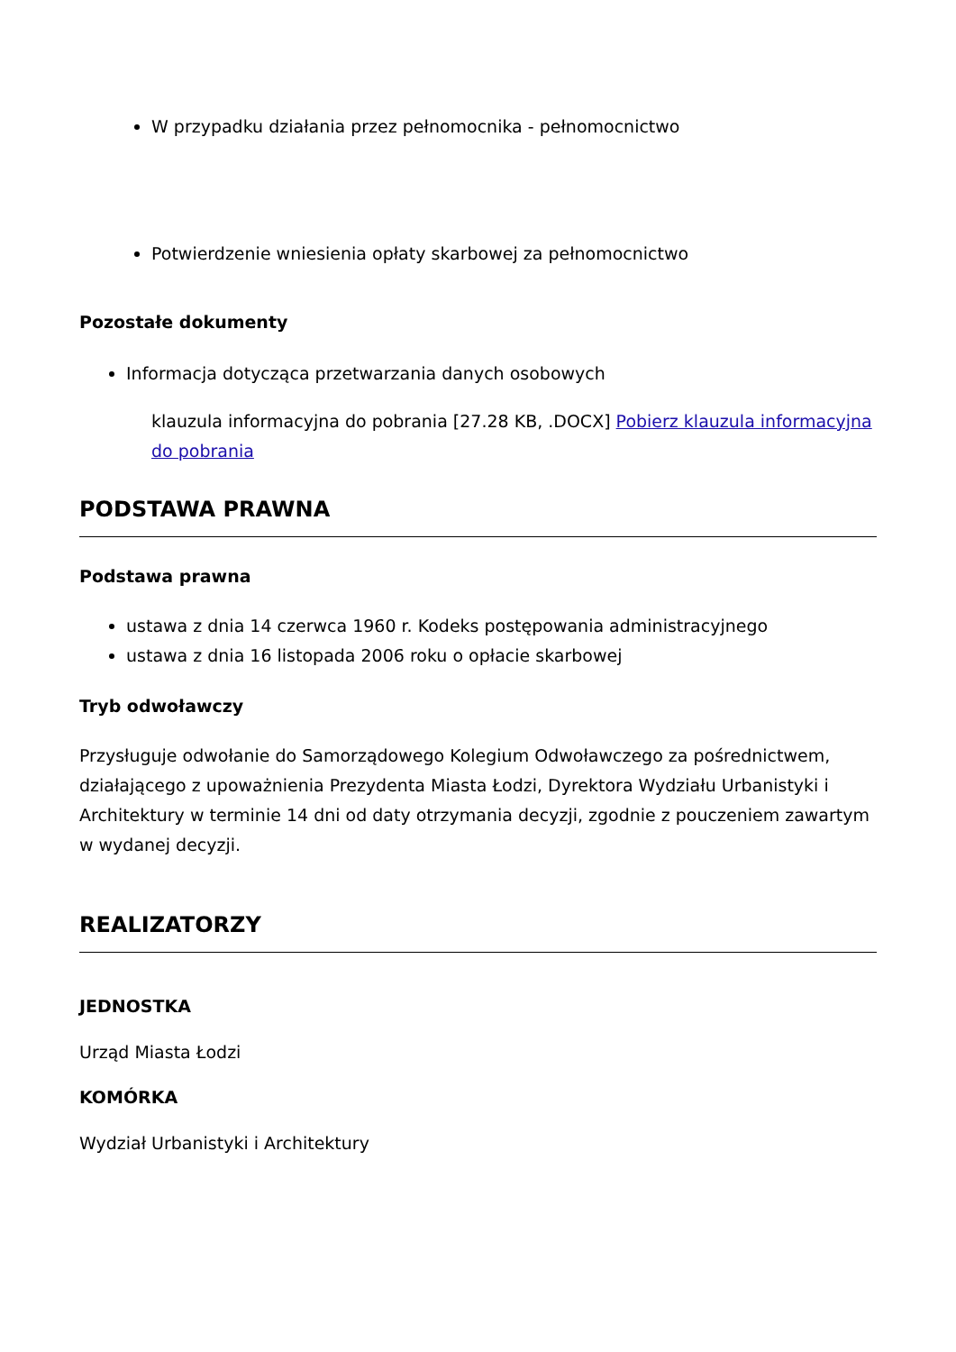W przypadku działania przez pełnomocnika - pełnomocnictwo
Potwierdzenie wniesienia opłaty skarbowej za pełnomocnictwo
Pozostałe dokumenty
Informacja dotycząca przetwarzania danych osobowych
klauzula informacyjna do pobrania [27.28 KB, .DOCX] Pobierz klauzula informacyjna do pobrania
PODSTAWA PRAWNA
Podstawa prawna
ustawa z dnia 14 czerwca 1960 r. Kodeks postępowania administracyjnego
ustawa z dnia 16 listopada 2006 roku o opłacie skarbowej
Tryb odwoławczy
Przysługuje odwołanie do Samorządowego Kolegium Odwoławczego za pośrednictwem, działającego z upoważnienia Prezydenta Miasta Łodzi, Dyrektora Wydziału Urbanistyki i Architektury w terminie 14 dni od daty otrzymania decyzji, zgodnie z pouczeniem zawartym w wydanej decyzji.
REALIZATORZY
JEDNOSTKA
Urząd Miasta Łodzi
KOMÓRKA
Wydział Urbanistyki i Architektury